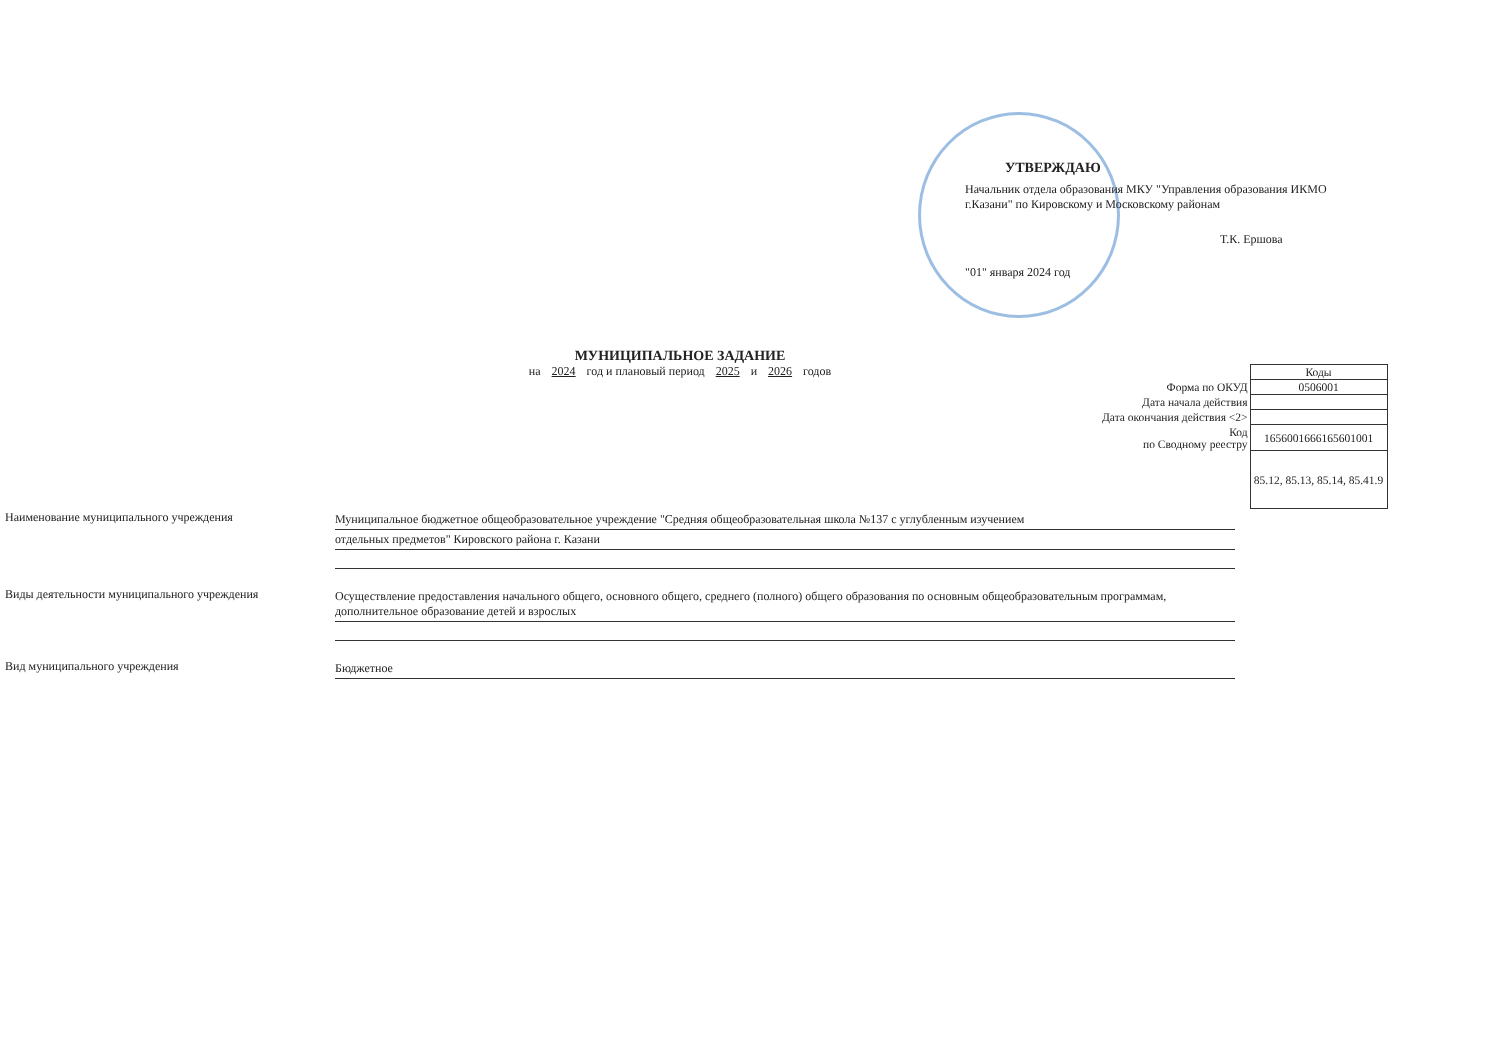УТВЕРЖДАЮ
Начальник отдела образования МКУ "Управления образования ИКМО г.Казани" по Кировскому и Московскому районам
Т.К. Ершова
"01" января 2024 год
МУНИЦИПАЛЬНОЕ ЗАДАНИЕ
на 2024 год и плановый период 2025 и 2026 годов
| | Коды |
| Форма по ОКУД | 0506001 |
| Дата начала действия | |
| Дата окончания действия <2> | |
| Код по Сводному реестру | 1656001666165601001 |
| | 85.12, 85.13, 85.14, 85.41.9 |
Наименование муниципального учреждения Муниципальное бюджетное общеобразовательное учреждение "Средняя общеобразовательная школа №137 с углубленным изучением
отдельных предметов" Кировского района г. Казани
Виды деятельности муниципального учреждения Осуществление предоставления начального общего, основного общего, среднего (полного) общего образования по основным общеобразовательным программам, дополнительное образование детей и взрослых
Вид муниципального учреждения Бюджетное